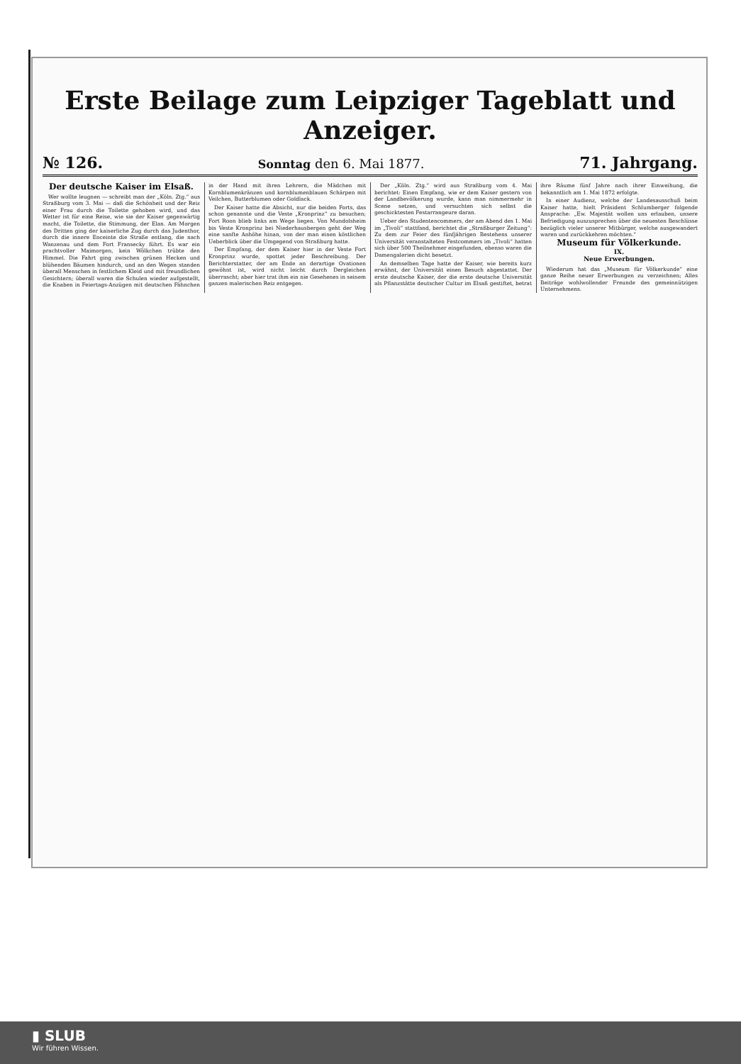Erste Beilage zum Leipziger Tageblatt und Anzeiger.
№ 126. Sonntag den 6. Mai 1877. 71. Jahrgang.
Der deutsche Kaiser im Elsaß.
Wer wollte leugnen — schreibt man der „Köln. Ztg.“ aus Straßburg vom 3. Mai — daß die Schönheit und der Reiz einer Frau durch die Toilette gehoben wird, und das Wetter ist für eine Reise, wie sie der Kaiser gegenwärtig macht, die Toilette, die Stimmung, der Elan. Am Morgen des Dritten ging der kaiserliche Zug durch das Judenthor, durch die innere Enceinte die Straße entlang, die nach Wanzenau und dem Fort Fransecky führt. Es war ein prachtvoller Maimorgen, kein Wölkchen trübte den Himmel. Die Fahrt ging zwischen grünen Hecken und blühenden Bäumen hindurch, und an den Wegen standen überall Menschen in festlichem Kleid und mit freundlichen Gesichtern; überall waren die Schulen wieder aufgestellt, die Knaben in Feiertags-Anzügen mit deutschen Fähnchen in der Hand mit ihren Lehrern, die Mädchen mit Kornblumenkränzen und kornblumenblauen Schärpen mit Veilchen, Butterblumen oder Goldlack.
Der Kaiser hatte die Absicht, nur die beiden Forts, das schon genannte und die Veste „Kronprinz“ zu besuchen; Fort Roon blieb links am Wege liegen. Von Mundolsheim bis Veste Kronprinz bei Niederhausbergen geht der Weg eine sanfte Anhöhe hinan, von der man einen köstlichen Ueberblick über die Umgegend von Straßburg hatte.
Der Empfang, der dem Kaiser hier in der Veste Fort Kronprinz wurde, spottet jeder Beschreibung. Der Berichterstatter, der am Ende an derartige Ovationen gewöhnt ist, wird nicht leicht durch Dergleichen überrascht; aber hier trat ihm ein nie Gesehenes in seinem ganzen malerischen Reiz entgegen.
Der „Köln. Ztg.“ wird aus Straßburg vom 4. Mai berichtet: Einen Empfang, wie er dem Kaiser gestern von der Landbevölkerung wurde, kann man nimmermehr in Scene setzen, und versuchten sich selbst die geschicktesten Festarrangeure daran.
Ueber den Studentencommers, der am Abend des 1. Mai im „Tivoli“ stattfand, berichtet die „Straßburger Zeitung“: Zu dem zur Feier des fünfjährigen Bestehens unserer Universität veranstalteten Festcommers im „Tivoli“ hatten sich über 500 Theilnehmer eingefunden, ebenso waren die Damengalerien dicht besetzt.
An demselben Tage hatte der Kaiser, wie bereits kurz erwähnt, der Universität einen Besuch abgestattet. Der erste deutsche Kaiser, der die erste deutsche Universität als Pflanzstätte deutscher Cultur im Elsaß gestiftet, betrat ihre Räume fünf Jahre nach ihrer Einweihung, die bekanntlich am 1. Mai 1872 erfolgte.
In einer Audienz, welche der Landesausschuß beim Kaiser hatte, hielt Präsident Schlumberger folgende Ansprache: „Ew. Majestät wollen uns erlauben, unsere Befriedigung auszusprechen über die neuesten Beschlüsse bezüglich vieler unserer Mitbürger, welche ausgewandert waren und zurückkehren möchten.“
Museum für Völkerkunde.
IX.
Neue Erwerbungen.
Wiederum hat das „Museum für Völkerkunde“ eine ganze Reihe neuer Erwerbungen zu verzeichnen; Alles Beiträge wohlwollender Freunde des gemeinnützigen Unternehmens.
▮ SLUB
Wir führen Wissen.